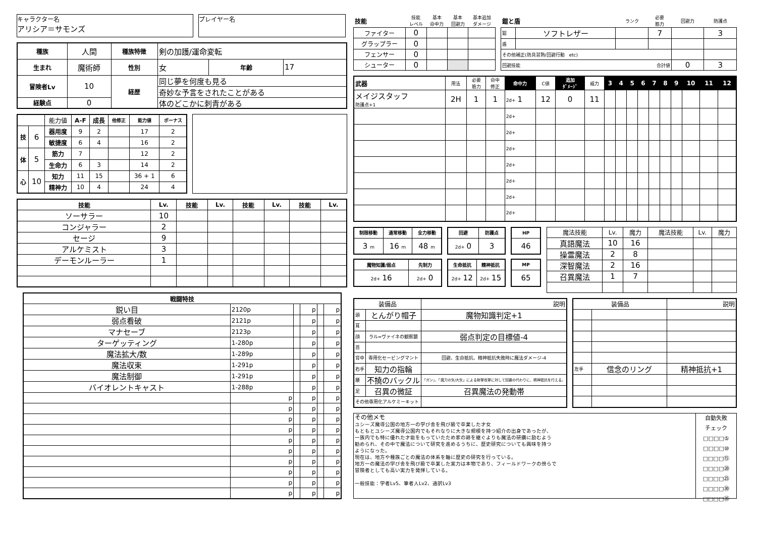キャラクター名
アリシア＝サモンズ
プレイヤー名
| 種族 | 人間 | 種族特徴 | 剣の加護/運命変転 | | |
| 生まれ | 魔術師 | 性別 | 女 | 年齢 | 17 |
| 冒険者Lv | 10 | 経歴 | 同じ夢を何度も見る | | |
| | | | 奇妙な予言をされたことがある | | |
| 経験点 | 0 | | 体のどこかに刺青がある | | |
| | | 能力値 | A-F | 成長 | 他修正 | 能力値 | ボーナス |
| 技 | 6 | 器用度 | 9 | 2 | | 17 | 2 |
| | | 敏捷度 | 6 | 4 | | 16 | 2 |
| 体 | 5 | 筋力 | 7 | | | 12 | 2 |
| | | 生命力 | 6 | 3 | | 14 | 2 |
| 心 | 10 | 知力 | 11 | 15 | | 36 + 1 | 6 |
| | | 精神力 | 10 | 4 | | 24 | 4 |
| 技能 | Lv. | 技能 | Lv. | 技能 | Lv. | 技能 | Lv. |
| --- | --- | --- | --- | --- | --- | --- | --- |
| ソーサラー | 10 | | | | | | |
| コンジャラー | 2 | | | | | | |
| セージ | 9 | | | | | | |
| アルケミスト | 3 | | | | | | |
| デーモンルーラー | 1 | | | | | | |
| 戦闘特技 | | | | | |
| --- | --- | --- | --- | --- | --- |
| 鋭い目 | 2120p | | p | | p |
| 弱点看破 | 2121p | | p | | p |
| マナセーブ | 2123p | | p | | p |
| ターゲッティング | 1-280p | | p | | p |
| 魔法拡大/数 | 1-289p | | p | | p |
| 魔法収束 | 1-291p | | p | | p |
| 魔法制御 | 1-291p | | p | | p |
| バイオレントキャスト | 1-288p | | p | | p |
| | p | | p | | p |
| | p | | p | | p |
| | p | | p | | p |
| | p | | p | | p |
| | p | | p | | p |
| | p | | p | | p |
| | p | | p | | p |
| | p | | p | | p |
| | p | | p | | p |
| | p | | p | | p |
| 技能 | 技能 レベル | 基本 命中力 | 基本 回避力 | 基本追加 ダメージ |
| ファイター | 0 | | | |
| グラップラー | 0 | | | |
| フェンサー | 0 | | | |
| シューター | 0 | | | |
| 鎧と盾 | | ランク | 必要 筋力 | 回避力 | 防護点 |
| 鎧 | ソフトレザー | | 7 | | 3 |
| 盾 | | | | | |
| その他補正(防具習熟/回避行動 etc) | | | | | |
| 回避技能 合計値 | | | | 0 | 3 |
| 武器 | 用法 | 必要 筋力 | 命中 修正 | 命中力 | C値 | 追加 ﾀﾞﾒｰｼﾞ | 威力 | 3 | 4 | 5 | 6 | 7 | 8 | 9 | 10 | 11 | 12 |
| メイジスタッフ 防護点+1 | 2H | 1 | 1 | 2d+ 1 | 12 | 0 | 11 | | | | | | | | | | |
| | | | | 2d+ | | | | | | | | | | | | | |
| | | | | 2d+ | | | | | | | | | | | | | |
| | | | | 2d+ | | | | | | | | | | | | | |
| | | | | 2d+ | | | | | | | | | | | | | |
| | | | | 2d+ | | | | | | | | | | | | | |
| | | | | 2d+ | | | | | | | | | | | | | |
| | | | | 2d+ | | | | | | | | | | | | | |
| 制限移動 | 通常移動 | 全力移動 |
| --- | --- | --- |
| 3 m | 16 m | 48 m |
| 回避 | 防護点 |
| --- | --- |
| 2d+ 0 | 3 |
| HP |
| --- |
| 46 |
| 魔物知識/弱点 | 先制力 |
| --- | --- |
| 2d+ 16 | 2d+ 0 |
| 生命抵抗 | 精神抵抗 |
| --- | --- |
| 2d+ 12 | 2d+ 15 |
| MP |
| --- |
| 65 |
| 魔法技能 | Lv. | 魔力 | 魔法技能 | Lv. | 魔力 |
| 真語魔法 | 10 | 16 | | | |
| 操霊魔法 | 2 | 8 | | | |
| 深智魔法 | 2 | 16 | | | |
| 召異魔法 | 1 | 7 | | | |
| 装備品 | | 説明 |
| 頭 | とんがり帽子 | 魔物知識判定+1 |
| 耳 | | |
| 顔 | ラル=ヴァイネの観察鏡 | 弱点判定の目標値-4 |
| 首 | | |
| 背中 | 専用化セービングマント | 回避、生命抵抗、精神抵抗失敗時に魔法ダメージ-4 |
| 右手 | 知力の指輪 | |
| 腰 | 不撓のバックル | 「ガン」、「魔力の矢/大矢」による射撃攻撃に対して回避の代わりに、精神抵抗を行える。 |
| 足 | 召異の微証 | 召異魔法の発動帯 |
| その他専用化アルケミーキット | | |
| 装備品 | | 説明 |
| 左手 | 信念のリング | 精神抵抗+1 |
その他メモ
ユシーズ魔導公国の地方一の学び舎を飛び級で卒業した才女
もともとユシーズ魔導公国内でもそれなりに大きな規模を持つ紹介の出身であったが、
一族内でも特に優れた才能をもっていたため家の跡を継ぐよりも魔法の研鑽に励むよう
勧められ、その中で魔法について研究を進めるうちに、歴史研究についても興味を持つ
ようになった。
現在は、地方や種族ごとの魔法の体系を軸に歴史の研究を行っている。
地方一の魔法の学び舎を飛び級で卒業した実力は本物であり、フィールドワークの傍らで
冒険者としても高い実力を発揮している。
一般技能：学者Lv5、筆者人Lv2、通訳Lv3
自動失敗
チェック
□□□□⑤
□□□□⑩
□□□□⑮
□□□□⑳
□□□□㉕
□□□□㉚
□□□□㉟